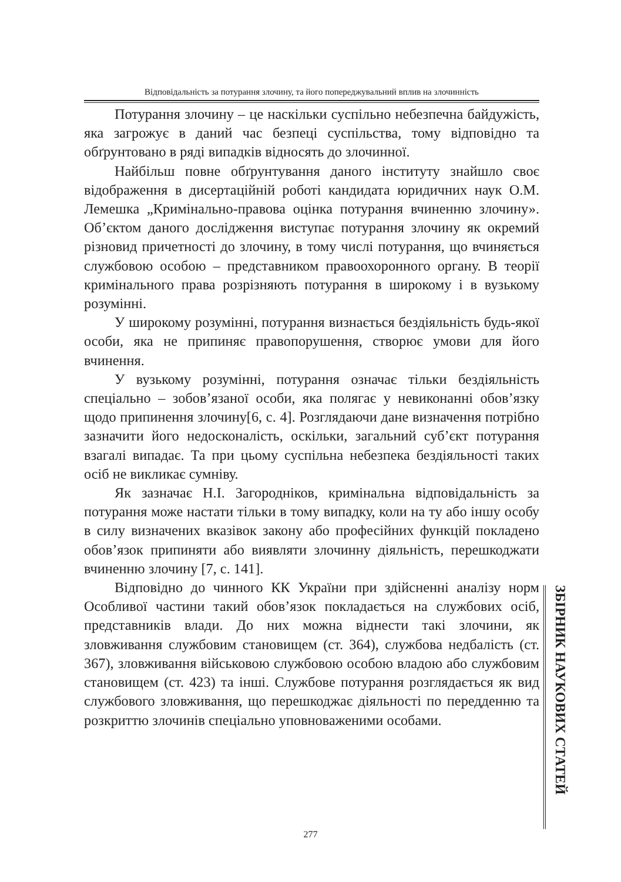Відповідальність за потурання злочину, та його попереджувальний вплив на злочинність
Потурання злочину – це наскільки суспільно небезпечна байдужість, яка загрожує в даний час безпеці суспільства, тому відповідно та обґрунтовано в ряді випадків відносять до злочинної.
Найбільш повне обґрунтування даного інституту знайшло своє відображення в дисертаційній роботі кандидата юридичних наук О.М. Лемешка „Кримінально-правова оцінка потурання вчиненню злочину». Об’єктом даного дослідження виступає потурання злочину як окремий різновид причетності до злочину, в тому числі потурання, що вчиняється службовою особою – представником правоохоронного органу. В теорії кримінального права розрізняють потурання в широкому і в вузькому розумінні.
У широкому розумінні, потурання визнається бездіяльність будь-якої особи, яка не припиняє правопорушення, створює умови для його вчинення.
У вузькому розумінні, потурання означає тільки бездіяльність спеціально – зобов’язаної особи, яка полягає у невиконанні обов’язку щодо припинення злочину[6, с. 4]. Розглядаючи дане визначення потрібно зазначити його недосконаліcть, оскільки, загальний суб’єкт потурання взагалі випадає. Та при цьому суспільна небезпека бездіяльності таких осіб не викликає сумніву.
Як зазначає Н.І. Загородніков, кримінальна відповідальність за потурання може настати тільки в тому випадку, коли на ту або іншу особу в силу визначених вказівок закону або професійних функцій покладено обов’язок припиняти або виявляти злочинну діяльність, перешкоджати вчиненню злочину [7, с. 141].
Відповідно до чинного КК України при здійсненні аналізу норм Особливої частини такий обов’язок покладається на службових осіб, представників влади. До них можна віднести такі злочини, як зловживання службовим становищем (ст. 364), службова недбалість (ст. 367), зловживання військовою службовою особою владою або службовим становищем (ст. 423) та інші. Службове потурання розглядається як вид службового зловживання, що перешкоджає діяльності по передденню та розкриттю злочинів спеціально уповноваженими особами.
ЗБІРНИК НАУКОВИХ СТАТЕЙ
277